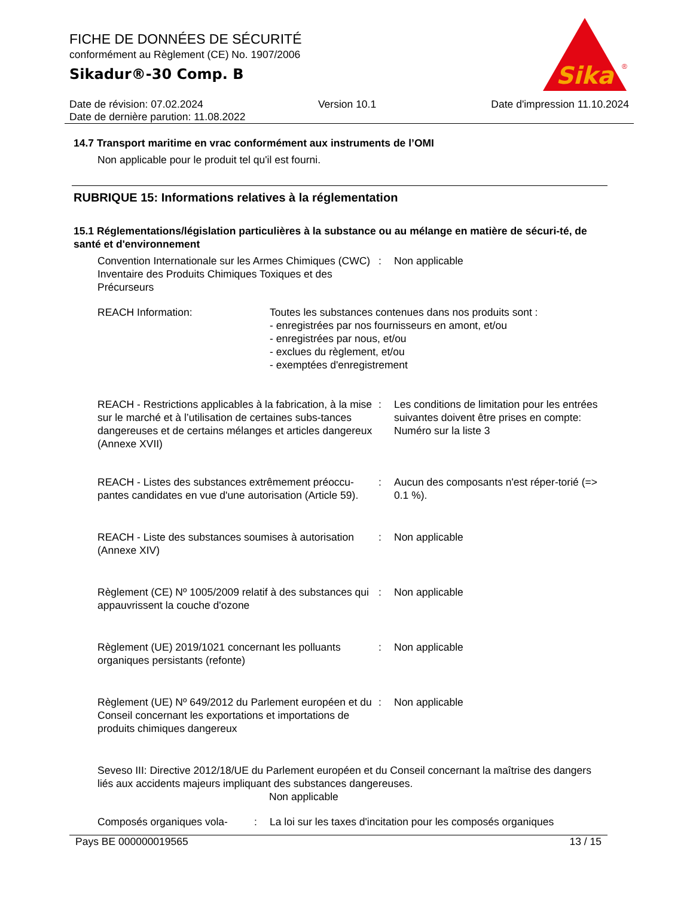FICHE DE DONNÉES DE SÉCURITÉ
conformément au Règlement (CE) No. 1907/2006
Sikadur®-30 Comp. B
Sika
®
Date de révision: 07.02.2024 Version 10.1 Date d'impression 11.10.2024
Date de dernière parution: 11.08.2022
14.7 Transport maritime en vrac conformément aux instruments de l’OMI
Non applicable pour le produit tel qu'il est fourni.
RUBRIQUE 15: Informations relatives à la réglementation
15.1 Réglementations/législation particulières à la substance ou au mélange en matière de sécuri-té, de santé et d'environnement
Convention Internationale sur les Armes Chimiques (CWC) Inventaire des Produits Chimiques Toxiques et des Précurseurs
: Non applicable
REACH Information: Toutes les substances contenues dans nos produits sont :
- enregistrées par nos fournisseurs en amont, et/ou
- enregistrées par nous, et/ou
- exclues du règlement, et/ou
- exemptées d'enregistrement
REACH - Restrictions applicables à la fabrication, à la mise sur le marché et à l’utilisation de certaines subs-tances dangereuses et de certains mélanges et articles dangereux (Annexe XVII)
: Les conditions de limitation pour les entrées suivantes doivent être prises en compte:
Numéro sur la liste 3
REACH - Listes des substances extrêmement préoccu-pantes candidates en vue d'une autorisation (Article 59).
: Aucun des composants n'est réper-torié (=> 0.1 %).
REACH - Liste des substances soumises à autorisation (Annexe XIV)
: Non applicable
Règlement (CE) Nº 1005/2009 relatif à des substances qui appauvrissent la couche d'ozone
: Non applicable
Règlement (UE) 2019/1021 concernant les polluants organiques persistants (refonte)
: Non applicable
Règlement (UE) Nº 649/2012 du Parlement européen et du Conseil concernant les exportations et importations de produits chimiques dangereux
: Non applicable
Seveso III: Directive 2012/18/UE du Parlement européen et du Conseil concernant la maîtrise des dangers liés aux accidents majeurs impliquant des substances dangereuses.
Non applicable
Composés organiques vola-
: La loi sur les taxes d'incitation pour les composés organiques
Pays BE 000000019565 13 / 15